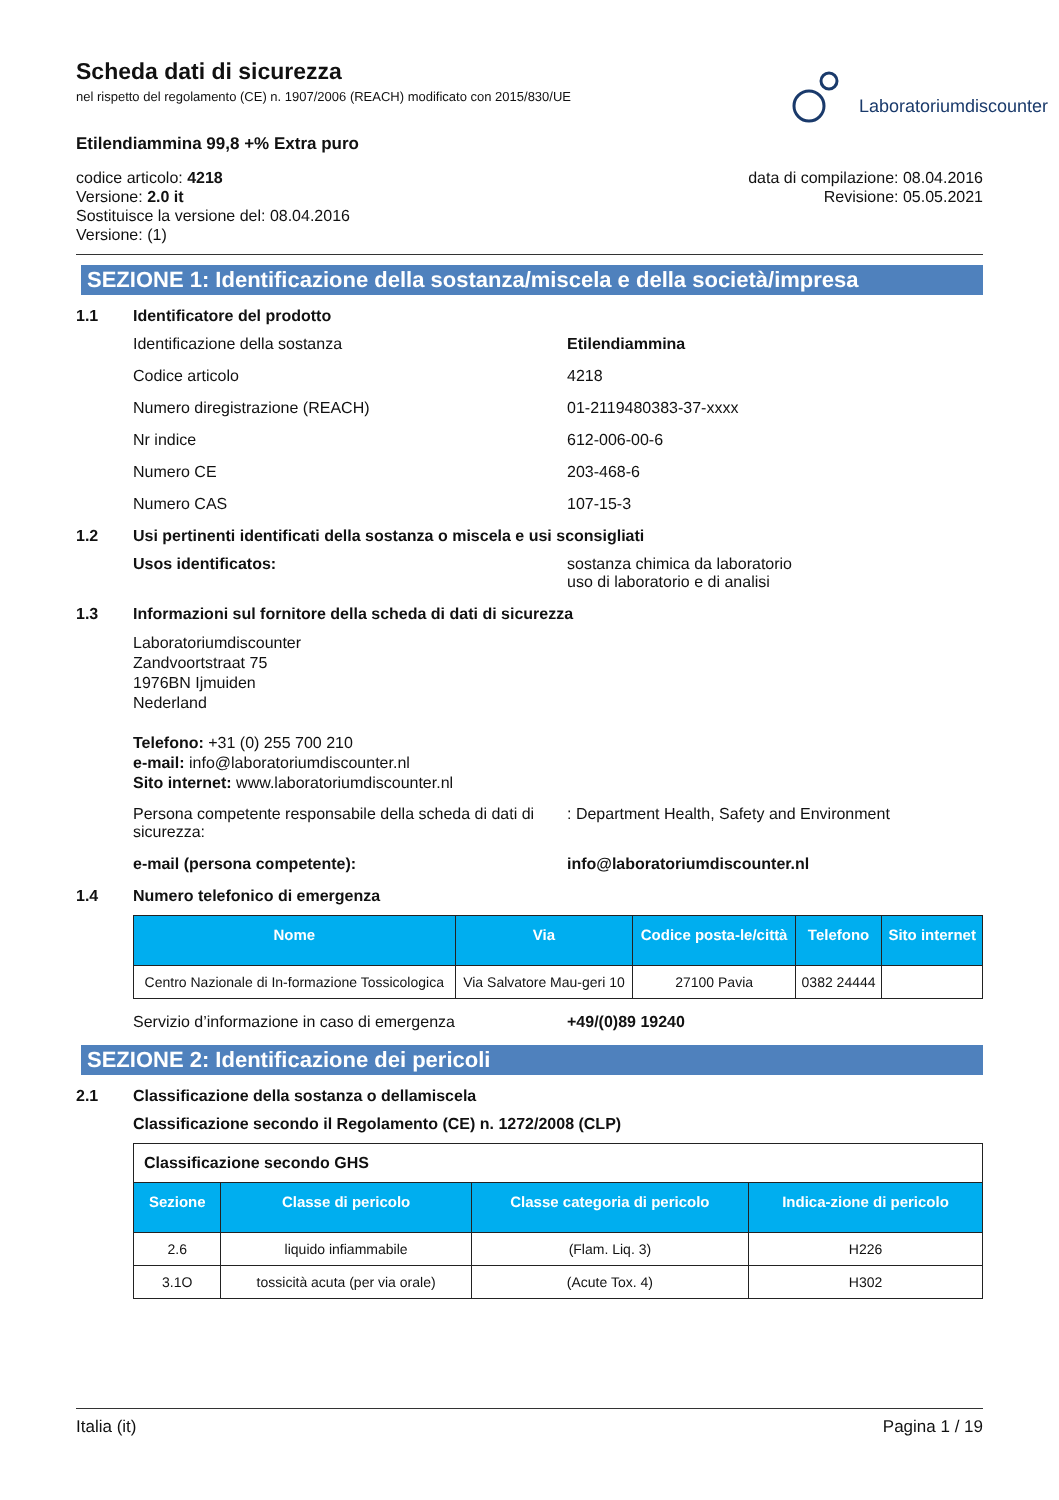Scheda dati di sicurezza
nel rispetto del regolamento (CE) n. 1907/2006 (REACH) modificato con 2015/830/UE
Etilendiammina 99,8 +% Extra puro
Laboratoriumdiscounter
codice articolo: 4218
Versione: 2.0 it
Sostituisce la versione del: 08.04.2016
Versione: (1)
data di compilazione: 08.04.2016
Revisione: 05.05.2021
SEZIONE 1: Identificazione della sostanza/miscela e della società/impresa
1.1 Identificatore del prodotto
Identificazione della sostanza Etilendiammina
Codice articolo 4218
Numero diregistrazione (REACH) 01-2119480383-37-xxxx
Nr indice 612-006-00-6
Numero CE 203-468-6
Numero CAS 107-15-3
1.2 Usi pertinenti identificati della sostanza o miscela e usi sconsigliati
Usos identificatos: sostanza chimica da laboratorio
uso di laboratorio e di analisi
1.3 Informazioni sul fornitore della scheda di dati di sicurezza
Laboratoriumdiscounter
Zandvoortstraat 75
1976BN Ijmuiden
Nederland
Telefono: +31 (0) 255 700 210
e-mail: info@laboratoriumdiscounter.nl
Sito internet: www.laboratoriumdiscounter.nl
Persona competente responsabile della scheda di dati di sicurezza:
: Department Health, Safety and Environment
e-mail (persona competente): info@laboratoriumdiscounter.nl
1.4 Numero telefonico di emergenza
| Nome | Via | Codice posta-le/città | Telefono | Sito internet |
| --- | --- | --- | --- | --- |
| Centro Nazionale di In-formazione Tossicologica | Via Salvatore Mau-geri 10 | 27100 Pavia | 0382 24444 | |
Servizio d’informazione in caso di emergenza +49/(0)89 19240
SEZIONE 2: Identificazione dei pericoli
2.1 Classificazione della sostanza o dellamiscela
Classificazione secondo il Regolamento (CE) n. 1272/2008 (CLP)
| Classificazione secondo GHS | | | |
| Sezione | Classe di pericolo | Classe categoria di pericolo | Indica-zione di pericolo |
| 2.6 | liquido infiammabile | (Flam. Liq. 3) | H226 |
| 3.1O | tossicità acuta (per via orale) | (Acute Tox. 4) | H302 |
Italia (it) Pagina 1 / 19